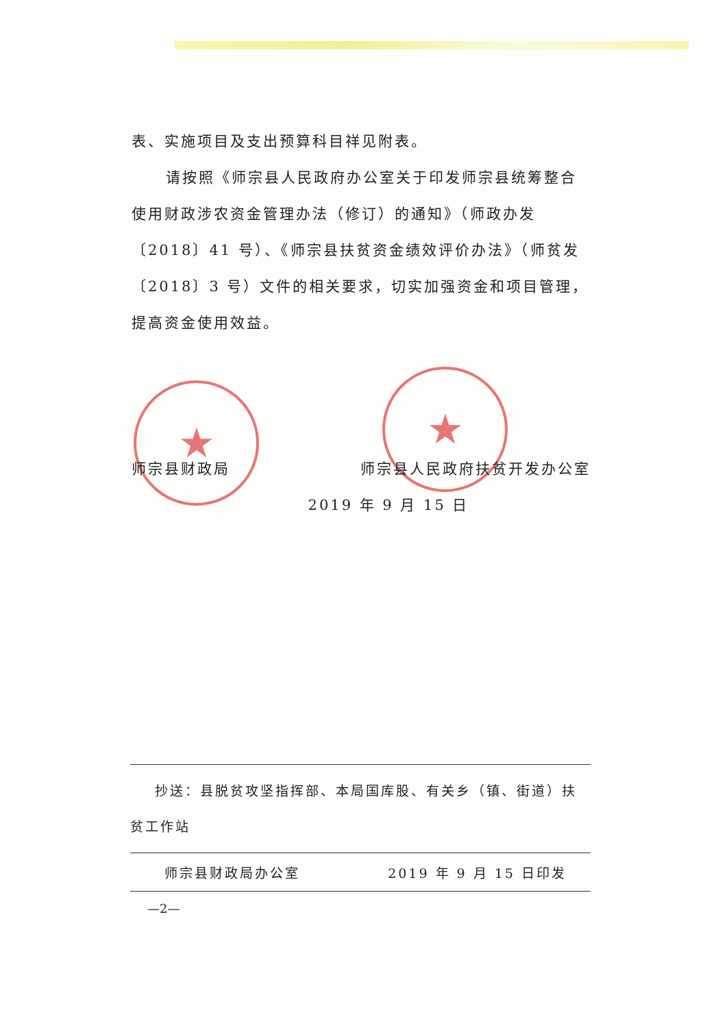★ ★
表、实施项目及支出预算科目祥见附表。
请按照《师宗县人民政府办公室关于印发师宗县统筹整合使用财政涉农资金管理办法（修订）的通知》（师政办发〔2018〕41 号）、《师宗县扶贫资金绩效评价办法》（师贫发〔2018〕3 号）文件的相关要求，切实加强资金和项目管理，提高资金使用效益。
师宗县财政局 师宗县人民政府扶贫开发办公室
2019 年 9 月 15 日
抄送：县脱贫攻坚指挥部、本局国库股、有关乡（镇、街道）扶贫工作站
师宗县财政局办公室 2019 年 9 月 15 日印发
—2—